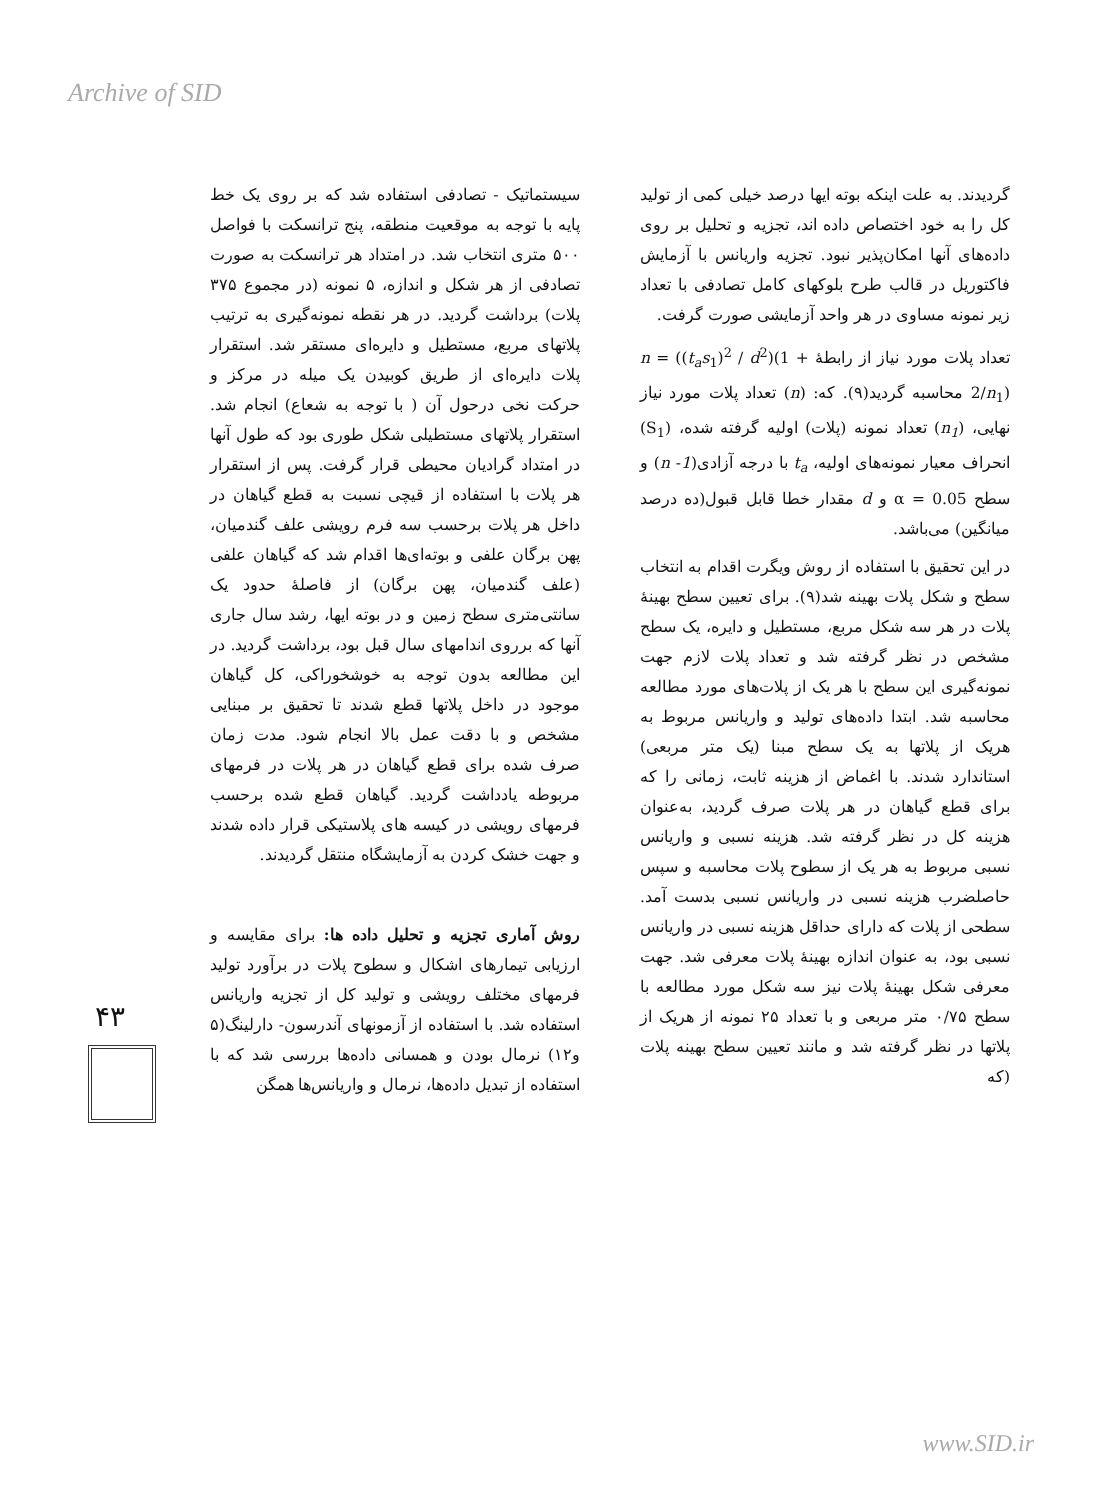Archive of SID
سیستماتیک - تصادفی استفاده شد که بر روی یک خط پایه با توجه به موقعیت منطقه، پنج ترانسکت با فواصل ۵۰۰ متری انتخاب شد. در امتداد هر ترانسکت به صورت تصادفی از هر شکل و اندازه، ۵ نمونه (در مجموع ۳۷۵ پلات) برداشت گردید. در هر نقطه نمونه‌گیری به ترتیب پلاتهای مربع، مستطیل و دایره‌ای مستقر شد. استقرار پلات دایره‌ای از طریق کوبیدن یک میله در مرکز و حرکت نخی درحول آن ( با توجه به شعاع) انجام شد. استقرار پلاتهای مستطیلی شکل طوری بود که طول آنها در امتداد گرادیان محیطی قرار گرفت. پس از استقرار هر پلات با استفاده از قیچی نسبت به قطع گیاهان در داخل هر پلات برحسب سه فرم رویشی علف گندمیان، پهن برگان علفی و بوته‌ای‌ها اقدام شد که گیاهان علفی (علف گندمیان، پهن برگان) از فاصلهٔ حدود یک سانتی‌متری سطح زمین و در بوته ایها، رشد سال جاری آنها که برروی اندامهای سال قبل بود، برداشت گردید. در این مطالعه بدون توجه به خوشخوراکی، کل گیاهان موجود در داخل پلاتها قطع شدند تا تحقیق بر مبنایی مشخص و با دقت عمل بالا انجام شود. مدت زمان صرف شده برای قطع گیاهان در هر پلات در فرمهای مربوطه یادداشت گردید. گیاهان قطع شده برحسب فرمهای رویشی در کیسه های پلاستیکی قرار داده شدند و جهت خشک کردن به آزمایشگاه منتقل گردیدند.
روش آماری تجزیه و تحلیل داده ها: برای مقایسه و ارزیابی تیمارهای اشکال و سطوح پلات در برآورد تولید فرمهای مختلف رویشی و تولید کل از تجزیه واریانس استفاده شد. با استفاده از آزمونهای آندرسون- دارلینگ(۵ و۱۲) نرمال بودن و همسانی داده‌ها بررسی شد که با استفاده از تبدیل داده‌ها، نرمال و واریانس‌ها همگن
گردیدند. به علت اینکه بوته ایها درصد خیلی کمی از تولید کل را به خود اختصاص داده اند، تجزیه و تحلیل بر روی داده‌های آنها امکان‌پذیر نبود. تجزیه واریانس با آزمایش فاکتوریل در قالب طرح بلوکهای کامل تصادفی با تعداد زیر نمونه مساوی در هر واحد آزمایشی صورت گرفت.
تعداد پلات مورد نیاز از رابطهٔ n = ((t<sub>a</sub>s<sub>1</sub>)<sup>2</sup> / d<sup>2</sup>)(1 + 2/n<sub>1</sub>) محاسبه گردید(۹). که: (n) تعداد پلات مورد نیاز نهایی، (n<sub>1</sub>) تعداد نمونه (پلات) اولیه گرفته شده، (S<sub>1</sub>) انحراف معیار نمونه‌های اولیه، t<sub>a</sub> با درجه آزادی(n -1) و سطح α = 0.05 و d مقدار خطا قابل قبول(ده درصد میانگین) می‌باشد.
در این تحقیق با استفاده از روش ویگرت اقدام به انتخاب سطح و شکل پلات بهینه شد(۹). برای تعیین سطح بهینهٔ پلات در هر سه شکل مربع، مستطیل و دایره، یک سطح مشخص در نظر گرفته شد و تعداد پلات لازم جهت نمونه‌گیری این سطح با هر یک از پلات‌های مورد مطالعه محاسبه شد. ابتدا داده‌های تولید و واریانس مربوط به هریک از پلاتها به یک سطح مبنا (یک متر مربعی) استاندارد شدند. با اغماض از هزینه ثابت، زمانی را که برای قطع گیاهان در هر پلات صرف گردید، به‌عنوان هزینه کل در نظر گرفته شد. هزینه نسبی و واریانس نسبی مربوط به هر یک از سطوح پلات محاسبه و سپس حاصلضرب هزینه نسبی در واریانس نسبی بدست آمد. سطحی از پلات که دارای حداقل هزینه نسبی در واریانس نسبی بود، به عنوان اندازه بهینهٔ پلات معرفی شد. جهت معرفی شکل بهینهٔ پلات نیز سه شکل مورد مطالعه با سطح ۰/۷۵ متر مربعی و با تعداد ۲۵ نمونه از هریک از پلاتها در نظر گرفته شد و مانند تعیین سطح بهینه پلات (که
۴۳
www.SID.ir